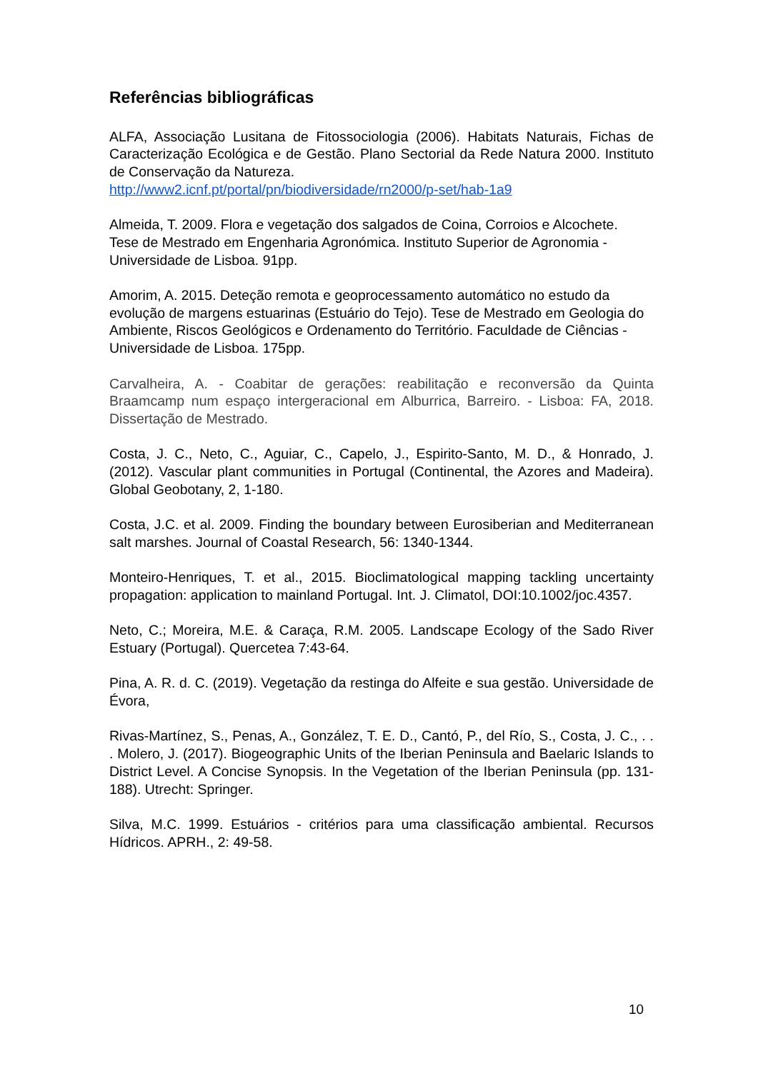Referências bibliográficas
ALFA, Associação Lusitana de Fitossociologia (2006). Habitats Naturais, Fichas de Caracterização Ecológica e de Gestão. Plano Sectorial da Rede Natura 2000. Instituto de Conservação da Natureza.
http://www2.icnf.pt/portal/pn/biodiversidade/rn2000/p-set/hab-1a9
Almeida, T. 2009. Flora e vegetação dos salgados de Coina, Corroios e Alcochete.
Tese de Mestrado em Engenharia Agronómica. Instituto Superior de Agronomia -
Universidade de Lisboa. 91pp.
Amorim, A. 2015. Deteção remota e geoprocessamento automático no estudo da
evolução de margens estuarinas (Estuário do Tejo). Tese de Mestrado em Geologia do Ambiente, Riscos Geológicos e Ordenamento do Território. Faculdade de Ciências - Universidade de Lisboa. 175pp.
Carvalheira, A. - Coabitar de gerações: reabilitação e reconversão da Quinta Braamcamp num espaço intergeracional em Alburrica, Barreiro. - Lisboa: FA, 2018. Dissertação de Mestrado.
Costa, J. C., Neto, C., Aguiar, C., Capelo, J., Espirito-Santo, M. D., & Honrado, J. (2012). Vascular plant communities in Portugal (Continental, the Azores and Madeira). Global Geobotany, 2, 1-180.
Costa, J.C. et al. 2009. Finding the boundary between Eurosiberian and Mediterranean salt marshes. Journal of Coastal Research, 56: 1340-1344.
Monteiro-Henriques, T. et al., 2015. Bioclimatological mapping tackling uncertainty propagation: application to mainland Portugal. Int. J. Climatol, DOI:10.1002/joc.4357.
Neto, C.; Moreira, M.E. & Caraça, R.M. 2005. Landscape Ecology of the Sado River Estuary (Portugal). Quercetea 7:43-64.
Pina, A. R. d. C. (2019). Vegetação da restinga do Alfeite e sua gestão. Universidade de Évora,
Rivas-Martínez, S., Penas, A., González, T. E. D., Cantó, P., del Río, S., Costa, J. C., . . . Molero, J. (2017). Biogeographic Units of the Iberian Peninsula and Baelaric Islands to District Level. A Concise Synopsis. In the Vegetation of the Iberian Peninsula (pp. 131-188). Utrecht: Springer.
Silva, M.C. 1999. Estuários - critérios para uma classificação ambiental. Recursos Hídricos. APRH., 2: 49-58.
10